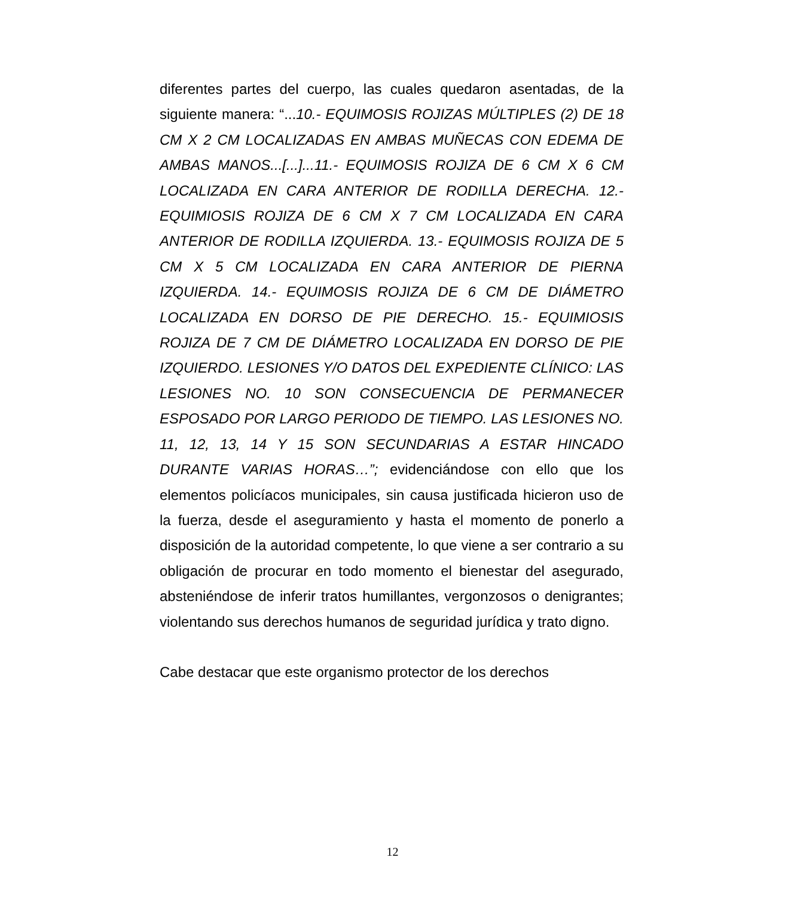diferentes partes del cuerpo, las cuales quedaron asentadas, de la siguiente manera: “...10.- EQUIMOSIS ROJIZAS MÚLTIPLES (2) DE 18 CM X 2 CM LOCALIZADAS EN AMBAS MUÑECAS CON EDEMA DE AMBAS MANOS...[...]...11.- EQUIMOSIS ROJIZA DE 6 CM X 6 CM LOCALIZADA EN CARA ANTERIOR DE RODILLA DERECHA. 12.- EQUIMIOSIS ROJIZA DE 6 CM X 7 CM LOCALIZADA EN CARA ANTERIOR DE RODILLA IZQUIERDA. 13.- EQUIMOSIS ROJIZA DE 5 CM X 5 CM LOCALIZADA EN CARA ANTERIOR DE PIERNA IZQUIERDA. 14.- EQUIMOSIS ROJIZA DE 6 CM DE DIÁMETRO LOCALIZADA EN DORSO DE PIE DERECHO. 15.- EQUIMIOSIS ROJIZA DE 7 CM DE DIÁMETRO LOCALIZADA EN DORSO DE PIE IZQUIERDO. LESIONES Y/O DATOS DEL EXPEDIENTE CLÍNICO: LAS LESIONES NO. 10 SON CONSECUENCIA DE PERMANECER ESPOSADO POR LARGO PERIODO DE TIEMPO. LAS LESIONES NO. 11, 12, 13, 14 Y 15 SON SECUNDARIAS A ESTAR HINCADO DURANTE VARIAS HORAS…”; evidenciándose con ello que los elementos policíacos municipales, sin causa justificada hicieron uso de la fuerza, desde el aseguramiento y hasta el momento de ponerlo a disposición de la autoridad competente, lo que viene a ser contrario a su obligación de procurar en todo momento el bienestar del asegurado, absteniéndose de inferir tratos humillantes, vergonzosos o denigrantes; violentando sus derechos humanos de seguridad jurídica y trato digno.
Cabe destacar que este organismo protector de los derechos
12